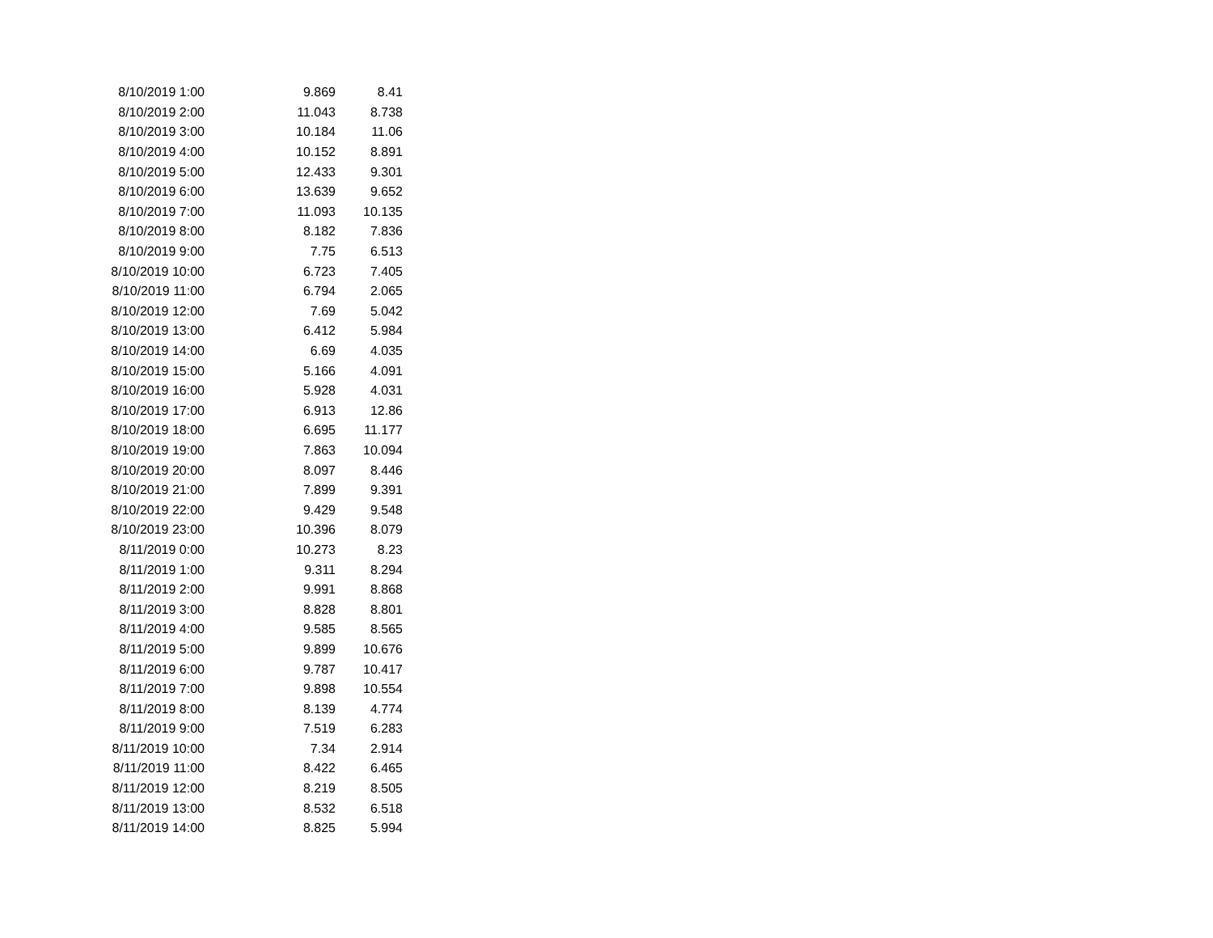| 8/10/2019 1:00 | 9.869 | 8.41 |
| 8/10/2019 2:00 | 11.043 | 8.738 |
| 8/10/2019 3:00 | 10.184 | 11.06 |
| 8/10/2019 4:00 | 10.152 | 8.891 |
| 8/10/2019 5:00 | 12.433 | 9.301 |
| 8/10/2019 6:00 | 13.639 | 9.652 |
| 8/10/2019 7:00 | 11.093 | 10.135 |
| 8/10/2019 8:00 | 8.182 | 7.836 |
| 8/10/2019 9:00 | 7.75 | 6.513 |
| 8/10/2019 10:00 | 6.723 | 7.405 |
| 8/10/2019 11:00 | 6.794 | 2.065 |
| 8/10/2019 12:00 | 7.69 | 5.042 |
| 8/10/2019 13:00 | 6.412 | 5.984 |
| 8/10/2019 14:00 | 6.69 | 4.035 |
| 8/10/2019 15:00 | 5.166 | 4.091 |
| 8/10/2019 16:00 | 5.928 | 4.031 |
| 8/10/2019 17:00 | 6.913 | 12.86 |
| 8/10/2019 18:00 | 6.695 | 11.177 |
| 8/10/2019 19:00 | 7.863 | 10.094 |
| 8/10/2019 20:00 | 8.097 | 8.446 |
| 8/10/2019 21:00 | 7.899 | 9.391 |
| 8/10/2019 22:00 | 9.429 | 9.548 |
| 8/10/2019 23:00 | 10.396 | 8.079 |
| 8/11/2019 0:00 | 10.273 | 8.23 |
| 8/11/2019 1:00 | 9.311 | 8.294 |
| 8/11/2019 2:00 | 9.991 | 8.868 |
| 8/11/2019 3:00 | 8.828 | 8.801 |
| 8/11/2019 4:00 | 9.585 | 8.565 |
| 8/11/2019 5:00 | 9.899 | 10.676 |
| 8/11/2019 6:00 | 9.787 | 10.417 |
| 8/11/2019 7:00 | 9.898 | 10.554 |
| 8/11/2019 8:00 | 8.139 | 4.774 |
| 8/11/2019 9:00 | 7.519 | 6.283 |
| 8/11/2019 10:00 | 7.34 | 2.914 |
| 8/11/2019 11:00 | 8.422 | 6.465 |
| 8/11/2019 12:00 | 8.219 | 8.505 |
| 8/11/2019 13:00 | 8.532 | 6.518 |
| 8/11/2019 14:00 | 8.825 | 5.994 |